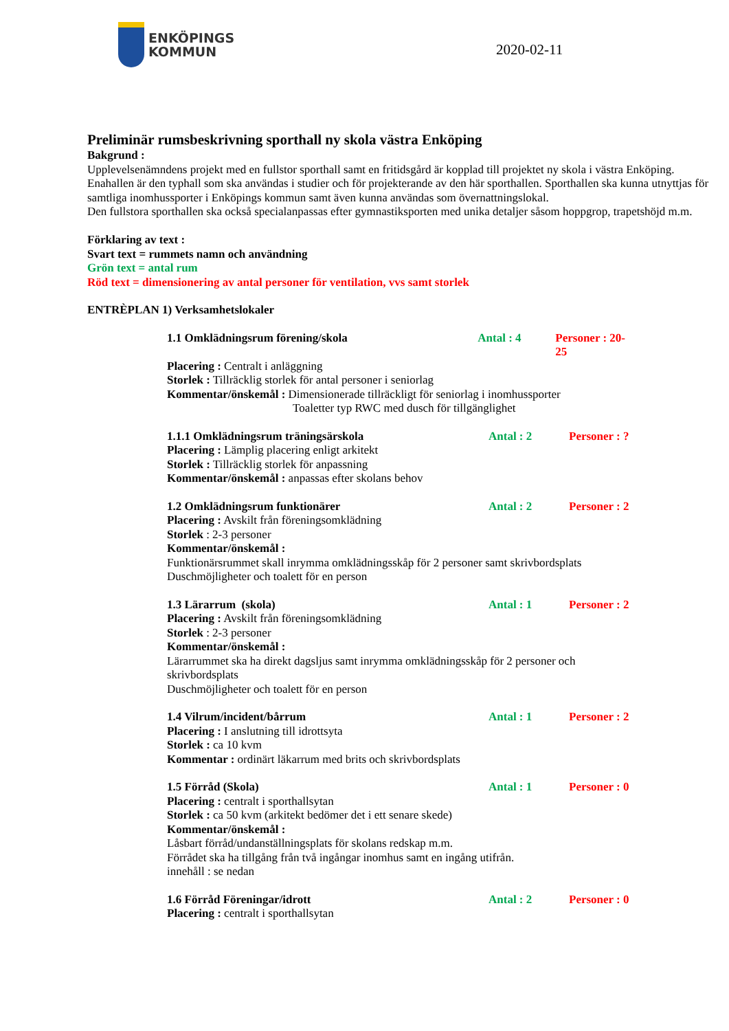ENKÖPINGS
KOMMUN
2020-02-11
Preliminär rumsbeskrivning sporthall ny skola västra Enköping
Bakgrund :
Upplevelsenämndens projekt med en fullstor sporthall samt en fritidsgård är kopplad till projektet ny skola i västra Enköping.
Enahallen är den typhall som ska användas i studier och för projekterande av den här sporthallen. Sporthallen ska kunna utnyttjas för samtliga inomhussporter i Enköpings kommun samt även kunna användas som övernattningslokal.
Den fullstora sporthallen ska också specialanpassas efter gymnastiksporten med unika detaljer såsom hoppgrop, trapetshöjd m.m.
Förklaring av text :
Svart text = rummets namn och användning
Grön text = antal rum
Röd text = dimensionering av antal personer för ventilation, vvs samt storlek
ENTRÈPLAN 1) Verksamhetslokaler
1.1 Omklädningsrum förening/skola Antal : 4 Personer : 20-25
Placering : Centralt i anläggning
Storlek : Tillräcklig storlek för antal personer i seniorlag
Kommentar/önskemål : Dimensionerade tillräckligt för seniorlag i inomhussporter
Toaletter typ RWC med dusch för tillgänglighet
1.1.1 Omklädningsrum träningsärskola Antal : 2 Personer : ?
Placering : Lämplig placering enligt arkitekt
Storlek : Tillräcklig storlek för anpassning
Kommentar/önskemål : anpassas efter skolans behov
1.2 Omklädningsrum funktionärer Antal : 2 Personer : 2
Placering : Avskilt från föreningsomklädning
Storlek : 2-3 personer
Kommentar/önskemål :
Funktionärsrummet skall inrymma omklädningsskåp för 2 personer samt skrivbordsplats
Duschmöjligheter och toalett för en person
1.3 Lärarrum (skola) Antal : 1 Personer : 2
Placering : Avskilt från föreningsomklädning
Storlek : 2-3 personer
Kommentar/önskemål :
Lärarrummet ska ha direkt dagsljus samt inrymma omklädningsskåp för 2 personer och skrivbordsplats
Duschmöjligheter och toalett för en person
1.4 Vilrum/incident/bårrum Antal : 1 Personer : 2
Placering : I anslutning till idrottsyta
Storlek : ca 10 kvm
Kommentar : ordinärt läkarrum med brits och skrivbordsplats
1.5 Förråd (Skola) Antal : 1 Personer : 0
Placering : centralt i sporthallsytan
Storlek : ca 50 kvm (arkitekt bedömer det i ett senare skede)
Kommentar/önskemål :
Låsbart förråd/undanställningsplats för skolans redskap m.m.
Förrådet ska ha tillgång från två ingångar inomhus samt en ingång utifrån.
innehåll : se nedan
1.6 Förråd Föreningar/idrott Antal : 2 Personer : 0
Placering : centralt i sporthallsytan